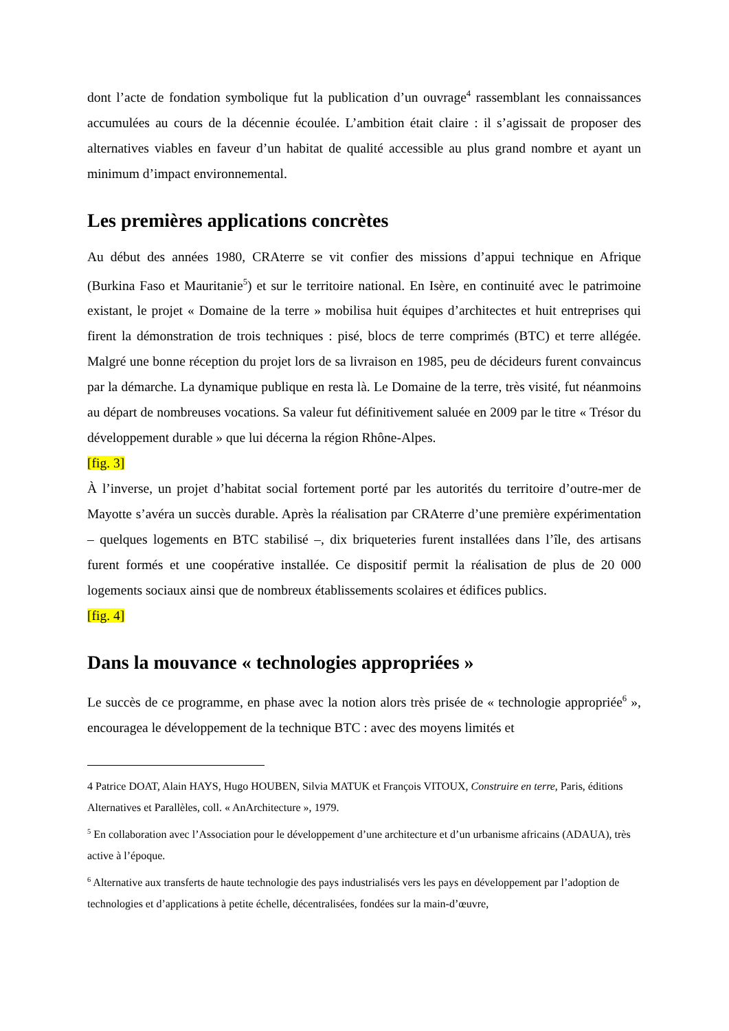dont l’acte de fondation symbolique fut la publication d’un ouvrage<sup>4</sup> rassemblant les connaissances accumulées au cours de la décennie écoulée. L’ambition était claire : il s’agissait de proposer des alternatives viables en faveur d’un habitat de qualité accessible au plus grand nombre et ayant un minimum d’impact environnemental.
Les premières applications concrètes
Au début des années 1980, CRAterre se vit confier des missions d’appui technique en Afrique (Burkina Faso et Mauritanie<sup>5</sup>) et sur le territoire national. En Isère, en continuité avec le patrimoine existant, le projet « Domaine de la terre » mobilisa huit équipes d’architectes et huit entreprises qui firent la démonstration de trois techniques : pisé, blocs de terre comprimés (BTC) et terre allégée. Malgré une bonne réception du projet lors de sa livraison en 1985, peu de décideurs furent convaincus par la démarche. La dynamique publique en resta là. Le Domaine de la terre, très visité, fut néanmoins au départ de nombreuses vocations. Sa valeur fut définitivement saluée en 2009 par le titre « Trésor du développement durable » que lui décerna la région Rhône-Alpes.
[fig. 3]
À l’inverse, un projet d’habitat social fortement porté par les autorités du territoire d’outre-mer de Mayotte s’avéra un succès durable. Après la réalisation par CRAterre d’une première expérimentation – quelques logements en BTC stabilisé –, dix briqueteries furent installées dans l’île, des artisans furent formés et une coopérative installée. Ce dispositif permit la réalisation de plus de 20 000 logements sociaux ainsi que de nombreux établissements scolaires et édifices publics.
[fig. 4]
Dans la mouvance « technologies appropriées »
Le succès de ce programme, en phase avec la notion alors très prisée de « technologie appropriée<sup>6</sup> », encouragea le développement de la technique BTC : avec des moyens limités et
4 Patrice DOAT, Alain HAYS, Hugo HOUBEN, Silvia MATUK et François VITOUX, Construire en terre, Paris, éditions Alternatives et Parallèles, coll. « AnArchitecture », 1979.
<sup>5</sup> En collaboration avec l’Association pour le développement d’une architecture et d’un urbanisme africains (ADAUA), très active à l’époque.
<sup>6</sup> Alternative aux transferts de haute technologie des pays industrialisés vers les pays en développement par l’adoption de technologies et d’applications à petite échelle, décentralisées, fondées sur la main-d’œuvre,